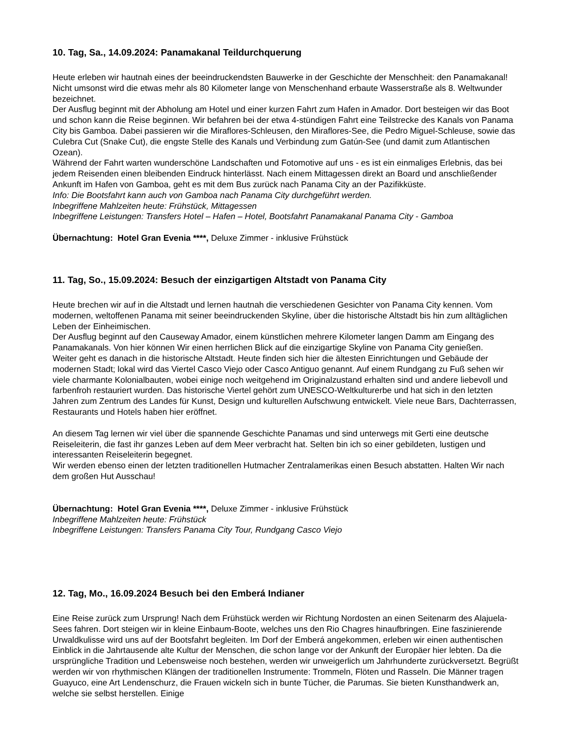10. Tag, Sa., 14.09.2024: Panamakanal Teildurchquerung
Heute erleben wir hautnah eines der beeindruckendsten Bauwerke in der Geschichte der Menschheit: den Panamakanal! Nicht umsonst wird die etwas mehr als 80 Kilometer lange von Menschenhand erbaute Wasserstraße als 8. Weltwunder bezeichnet.
Der Ausflug beginnt mit der Abholung am Hotel und einer kurzen Fahrt zum Hafen in Amador. Dort besteigen wir das Boot und schon kann die Reise beginnen. Wir befahren bei der etwa 4-stündigen Fahrt eine Teilstrecke des Kanals von Panama City bis Gamboa. Dabei passieren wir die Miraflores-Schleusen, den Miraflores-See, die Pedro Miguel-Schleuse, sowie das Culebra Cut (Snake Cut), die engste Stelle des Kanals und Verbindung zum Gatún-See (und damit zum Atlantischen Ozean).
Während der Fahrt warten wunderschöne Landschaften und Fotomotive auf uns - es ist ein einmaliges Erlebnis, das bei jedem Reisenden einen bleibenden Eindruck hinterlässt. Nach einem Mittagessen direkt an Board und anschließender Ankunft im Hafen von Gamboa, geht es mit dem Bus zurück nach Panama City an der Pazifikküste.
Info: Die Bootsfahrt kann auch von Gamboa nach Panama City durchgeführt werden.
Inbegriffene Mahlzeiten heute: Frühstück, Mittagessen
Inbegriffene Leistungen: Transfers Hotel – Hafen – Hotel, Bootsfahrt Panamakanal Panama City - Gamboa
Übernachtung: Hotel Gran Evenia ****, Deluxe Zimmer - inklusive Frühstück
11. Tag, So., 15.09.2024: Besuch der einzigartigen Altstadt von Panama City
Heute brechen wir auf in die Altstadt und lernen hautnah die verschiedenen Gesichter von Panama City kennen. Vom modernen, weltoffenen Panama mit seiner beeindruckenden Skyline, über die historische Altstadt bis hin zum alltäglichen Leben der Einheimischen.
Der Ausflug beginnt auf den Causeway Amador, einem künstlichen mehrere Kilometer langen Damm am Eingang des Panamakanals. Von hier können Wir einen herrlichen Blick auf die einzigartige Skyline von Panama City genießen.
Weiter geht es danach in die historische Altstadt. Heute finden sich hier die ältesten Einrichtungen und Gebäude der modernen Stadt; lokal wird das Viertel Casco Viejo oder Casco Antiguo genannt. Auf einem Rundgang zu Fuß sehen wir viele charmante Kolonialbauten, wobei einige noch weitgehend im Originalzustand erhalten sind und andere liebevoll und farbenfroh restauriert wurden. Das historische Viertel gehört zum UNESCO-Weltkulturerbe und hat sich in den letzten Jahren zum Zentrum des Landes für Kunst, Design und kulturellen Aufschwung entwickelt. Viele neue Bars, Dachterrassen, Restaurants und Hotels haben hier eröffnet.
An diesem Tag lernen wir viel über die spannende Geschichte Panamas und sind unterwegs mit Gerti eine deutsche Reiseleiterin, die fast ihr ganzes Leben auf dem Meer verbracht hat. Selten bin ich so einer gebildeten, lustigen und interessanten Reiseleiterin begegnet.
Wir werden ebenso einen der letzten traditionellen Hutmacher Zentralamerikas einen Besuch abstatten. Halten Wir nach dem großen Hut Ausschau!
Übernachtung: Hotel Gran Evenia ****, Deluxe Zimmer - inklusive Frühstück
Inbegriffene Mahlzeiten heute: Frühstück
Inbegriffene Leistungen: Transfers Panama City Tour, Rundgang Casco Viejo
12. Tag, Mo., 16.09.2024 Besuch bei den Emberá Indianer
Eine Reise zurück zum Ursprung! Nach dem Frühstück werden wir Richtung Nordosten an einen Seitenarm des Alajuela-Sees fahren. Dort steigen wir in kleine Einbaum-Boote, welches uns den Rio Chagres hinaufbringen. Eine faszinierende Urwaldkulisse wird uns auf der Bootsfahrt begleiten. Im Dorf der Emberá angekommen, erleben wir einen authentischen Einblick in die Jahrtausende alte Kultur der Menschen, die schon lange vor der Ankunft der Europäer hier lebten. Da die ursprüngliche Tradition und Lebensweise noch bestehen, werden wir unweigerlich um Jahrhunderte zurückversetzt. Begrüßt werden wir von rhythmischen Klängen der traditionellen Instrumente: Trommeln, Flöten und Rasseln. Die Männer tragen Guayuco, eine Art Lendenschurz, die Frauen wickeln sich in bunte Tücher, die Parumas. Sie bieten Kunsthandwerk an, welche sie selbst herstellen. Einige